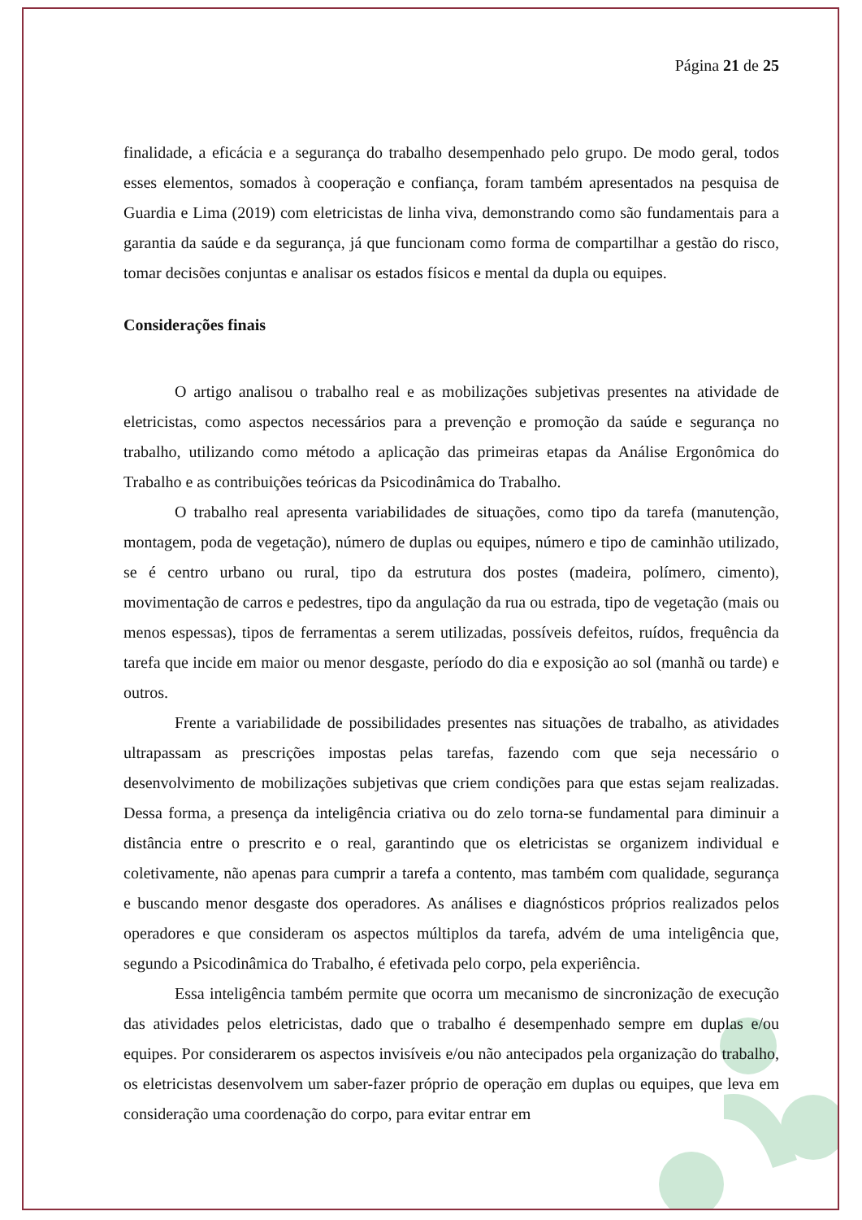Página 21 de 25
finalidade, a eficácia e a segurança do trabalho desempenhado pelo grupo. De modo geral, todos esses elementos, somados à cooperação e confiança, foram também apresentados na pesquisa de Guardia e Lima (2019) com eletricistas de linha viva, demonstrando como são fundamentais para a garantia da saúde e da segurança, já que funcionam como forma de compartilhar a gestão do risco, tomar decisões conjuntas e analisar os estados físicos e mental da dupla ou equipes.
Considerações finais
O artigo analisou o trabalho real e as mobilizações subjetivas presentes na atividade de eletricistas, como aspectos necessários para a prevenção e promoção da saúde e segurança no trabalho, utilizando como método a aplicação das primeiras etapas da Análise Ergonômica do Trabalho e as contribuições teóricas da Psicodinâmica do Trabalho.
O trabalho real apresenta variabilidades de situações, como tipo da tarefa (manutenção, montagem, poda de vegetação), número de duplas ou equipes, número e tipo de caminhão utilizado, se é centro urbano ou rural, tipo da estrutura dos postes (madeira, polímero, cimento), movimentação de carros e pedestres, tipo da angulação da rua ou estrada, tipo de vegetação (mais ou menos espessas), tipos de ferramentas a serem utilizadas, possíveis defeitos, ruídos, frequência da tarefa que incide em maior ou menor desgaste, período do dia e exposição ao sol (manhã ou tarde) e outros.
Frente a variabilidade de possibilidades presentes nas situações de trabalho, as atividades ultrapassam as prescrições impostas pelas tarefas, fazendo com que seja necessário o desenvolvimento de mobilizações subjetivas que criem condições para que estas sejam realizadas. Dessa forma, a presença da inteligência criativa ou do zelo torna-se fundamental para diminuir a distância entre o prescrito e o real, garantindo que os eletricistas se organizem individual e coletivamente, não apenas para cumprir a tarefa a contento, mas também com qualidade, segurança e buscando menor desgaste dos operadores. As análises e diagnósticos próprios realizados pelos operadores e que consideram os aspectos múltiplos da tarefa, advém de uma inteligência que, segundo a Psicodinâmica do Trabalho, é efetivada pelo corpo, pela experiência.
Essa inteligência também permite que ocorra um mecanismo de sincronização de execução das atividades pelos eletricistas, dado que o trabalho é desempenhado sempre em duplas e/ou equipes. Por considerarem os aspectos invisíveis e/ou não antecipados pela organização do trabalho, os eletricistas desenvolvem um saber-fazer próprio de operação em duplas ou equipes, que leva em consideração uma coordenação do corpo, para evitar entrar em